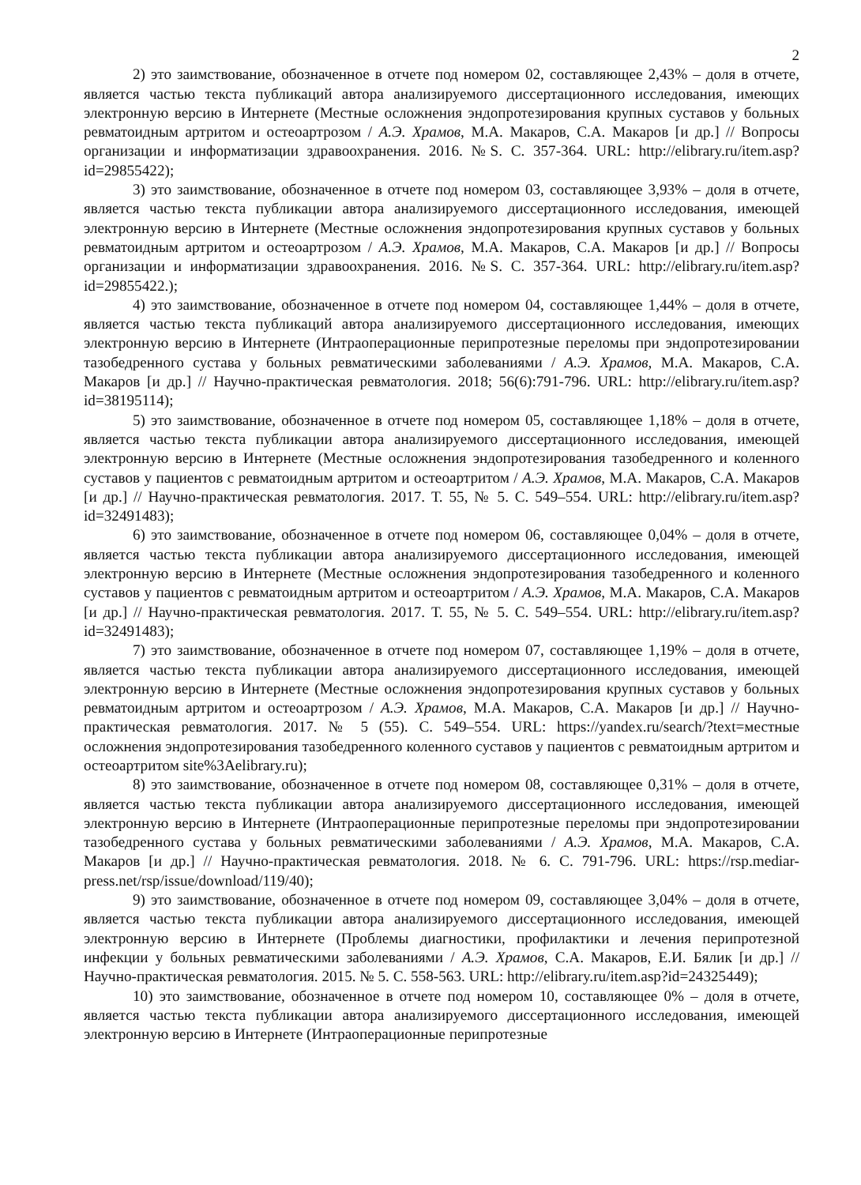2
2) это заимствование, обозначенное в отчете под номером 02, составляющее 2,43% – доля в отчете, является частью текста публикаций автора анализируемого диссертационного исследования, имеющих электронную версию в Интернете (Местные осложнения эндопротезирования крупных суставов у больных ревматоидным артритом и остеоартрозом / А.Э. Храмов, М.А. Макаров, С.А. Макаров [и др.] // Вопросы организации и информатизации здравоохранения. 2016. №S. С. 357-364. URL: http://elibrary.ru/item.asp?id=29855422);
3) это заимствование, обозначенное в отчете под номером 03, составляющее 3,93% – доля в отчете, является частью текста публикации автора анализируемого диссертационного исследования, имеющей электронную версию в Интернете (Местные осложнения эндопротезирования крупных суставов у больных ревматоидным артритом и остеоартрозом / А.Э. Храмов, М.А. Макаров, С.А. Макаров [и др.] // Вопросы организации и информатизации здравоохранения. 2016. №S. С. 357-364. URL: http://elibrary.ru/item.asp?id=29855422.);
4) это заимствование, обозначенное в отчете под номером 04, составляющее 1,44% – доля в отчете, является частью текста публикаций автора анализируемого диссертационного исследования, имеющих электронную версию в Интернете (Интраоперационные перипротезные переломы при эндопротезировании тазобедренного сустава у больных ревматическими заболеваниями / А.Э. Храмов, М.А. Макаров, С.А. Макаров [и др.] // Научно-практическая ревматология. 2018; 56(6):791-796. URL: http://elibrary.ru/item.asp?id=38195114);
5) это заимствование, обозначенное в отчете под номером 05, составляющее 1,18% – доля в отчете, является частью текста публикации автора анализируемого диссертационного исследования, имеющей электронную версию в Интернете (Местные осложнения эндопротезирования тазобедренного и коленного суставов у пациентов с ревматоидным артритом и остеоартритом / А.Э. Храмов, М.А. Макаров, С.А. Макаров [и др.] // Научно-практическая ревматология. 2017. Т. 55, № 5. С. 549–554. URL: http://elibrary.ru/item.asp?id=32491483);
6) это заимствование, обозначенное в отчете под номером 06, составляющее 0,04% – доля в отчете, является частью текста публикации автора анализируемого диссертационного исследования, имеющей электронную версию в Интернете (Местные осложнения эндопротезирования тазобедренного и коленного суставов у пациентов с ревматоидным артритом и остеоартритом / А.Э. Храмов, М.А. Макаров, С.А. Макаров [и др.] // Научно-практическая ревматология. 2017. Т. 55, № 5. С. 549–554. URL: http://elibrary.ru/item.asp?id=32491483);
7) это заимствование, обозначенное в отчете под номером 07, составляющее 1,19% – доля в отчете, является частью текста публикации автора анализируемого диссертационного исследования, имеющей электронную версию в Интернете (Местные осложнения эндопротезирования крупных суставов у больных ревматоидным артритом и остеоартрозом / А.Э. Храмов, М.А. Макаров, С.А. Макаров [и др.] // Научно-практическая ревматология. 2017. № 5 (55). С. 549–554. URL: https://yandex.ru/search/?text=местные осложнения эндопротезирования тазобедренного коленного суставов у пациентов с ревматоидным артритом и остеоартритом site%3Aelibrary.ru);
8) это заимствование, обозначенное в отчете под номером 08, составляющее 0,31% – доля в отчете, является частью текста публикации автора анализируемого диссертационного исследования, имеющей электронную версию в Интернете (Интраоперационные перипротезные переломы при эндопротезировании тазобедренного сустава у больных ревматическими заболеваниями / А.Э. Храмов, М.А. Макаров, С.А. Макаров [и др.] // Научно-практическая ревматология. 2018. № 6. С. 791-796. URL: https://rsp.mediar-press.net/rsp/issue/download/119/40);
9) это заимствование, обозначенное в отчете под номером 09, составляющее 3,04% – доля в отчете, является частью текста публикации автора анализируемого диссертационного исследования, имеющей электронную версию в Интернете (Проблемы диагностики, профилактики и лечения перипротезной инфекции у больных ревматическими заболеваниями / А.Э. Храмов, С.А. Макаров, Е.И. Бялик [и др.] // Научно-практическая ревматология. 2015. № 5. С. 558-563. URL: http://elibrary.ru/item.asp?id=24325449);
10) это заимствование, обозначенное в отчете под номером 10, составляющее 0% – доля в отчете, является частью текста публикации автора анализируемого диссертационного исследования, имеющей электронную версию в Интернете (Интраоперационные перипротезные